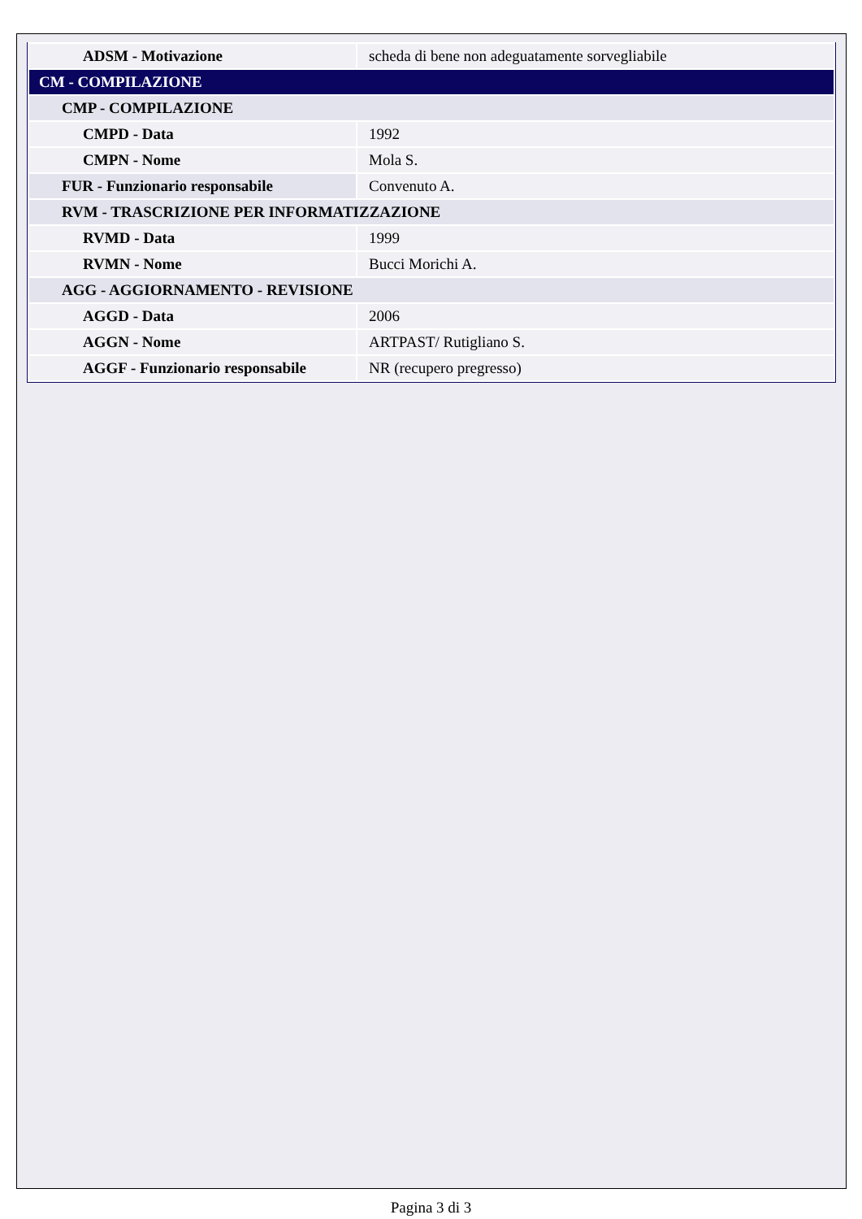| ADSM - Motivazione | scheda di bene non adeguatamente sorvegliabile |
| CM - COMPILAZIONE | |
| CMP - COMPILAZIONE | |
| CMPD - Data | 1992 |
| CMPN - Nome | Mola S. |
| FUR - Funzionario responsabile | Convenuto A. |
| RVM - TRASCRIZIONE PER INFORMATIZZAZIONE | |
| RVMD - Data | 1999 |
| RVMN - Nome | Bucci Morichi A. |
| AGG - AGGIORNAMENTO - REVISIONE | |
| AGGD - Data | 2006 |
| AGGN - Nome | ARTPAST/ Rutigliano S. |
| AGGF - Funzionario responsabile | NR (recupero pregresso) |
Pagina 3 di 3